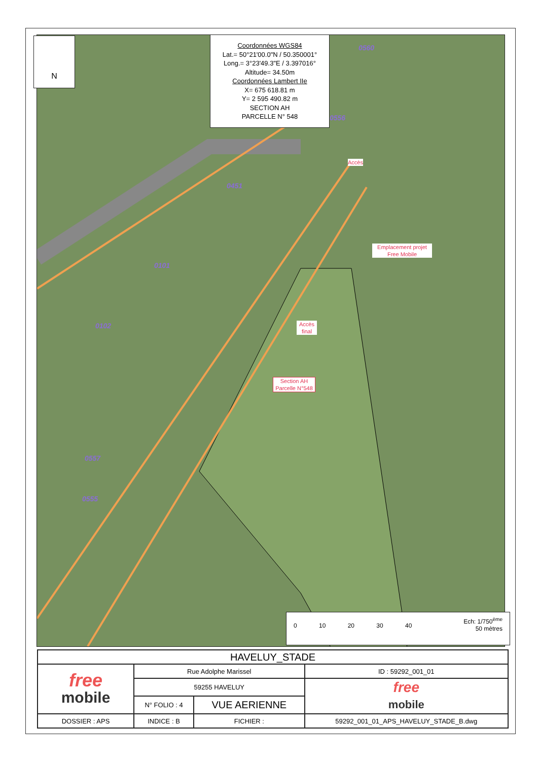N
Coordonnées WGS84
Lat.= 50°21'00.0"N / 50.350001°
Long.= 3°23'49.3"E / 3.397016°
Altitude= 34.50m
Coordonnées Lambert IIe
X= 675 618.81 m
Y= 2 595 490.82 m
SECTION AH
PARCELLE N° 548
0560
0556
Accès
0451
Emplacement projet Free Mobile
0101
Accès final
0102
Section AH Parcelle N°548
0557
0555
Ech: 1/750<sup>ème</sup>
50 mètres
0 10 20 30 40
| HAVELUY_STADE | | | | |
| free mobile | Rue Adolphe Marissel | | | ID : 59292_001_01 |
| | 59255 HAVELUY | | | free mobile |
| | N° FOLIO : 4 | VUE AERIENNE | | |
| DOSSIER : APS | INDICE : B | FICHIER : | 59292_001_01_APS_HAVELUY_STADE_B.dwg | |